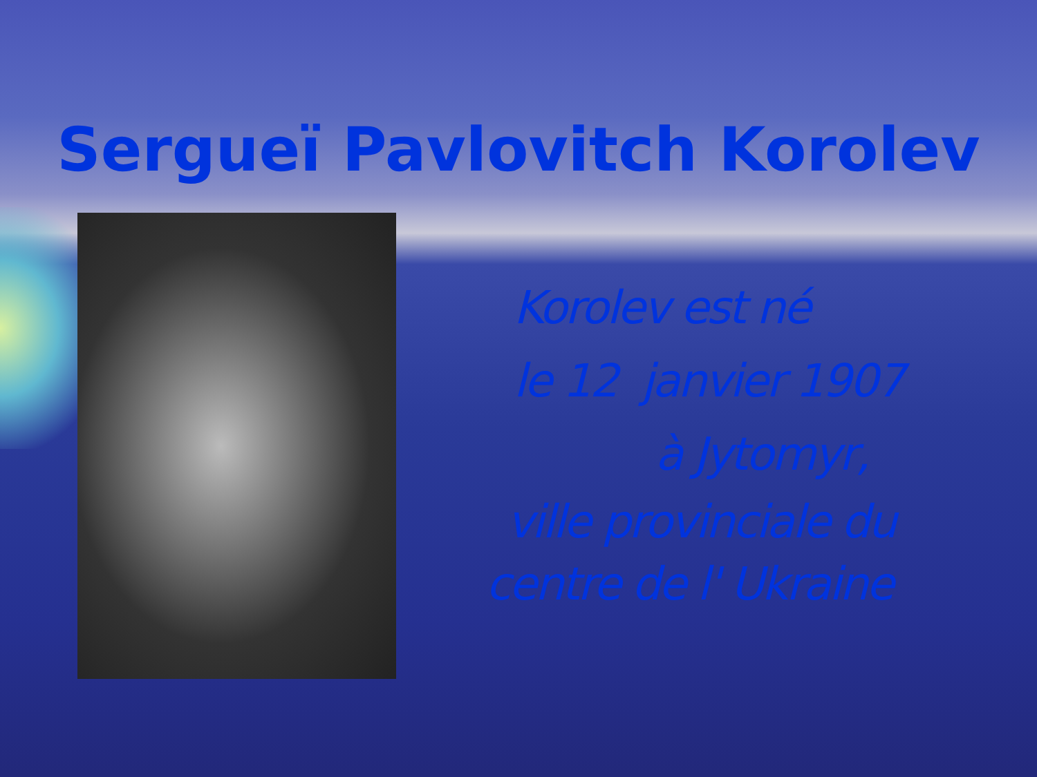Sergueï Pavlovitch Korolev
Korolev est né
le 12 janvier 1907
à Jytomyr,
ville provinciale du
centre de l' Ukraine